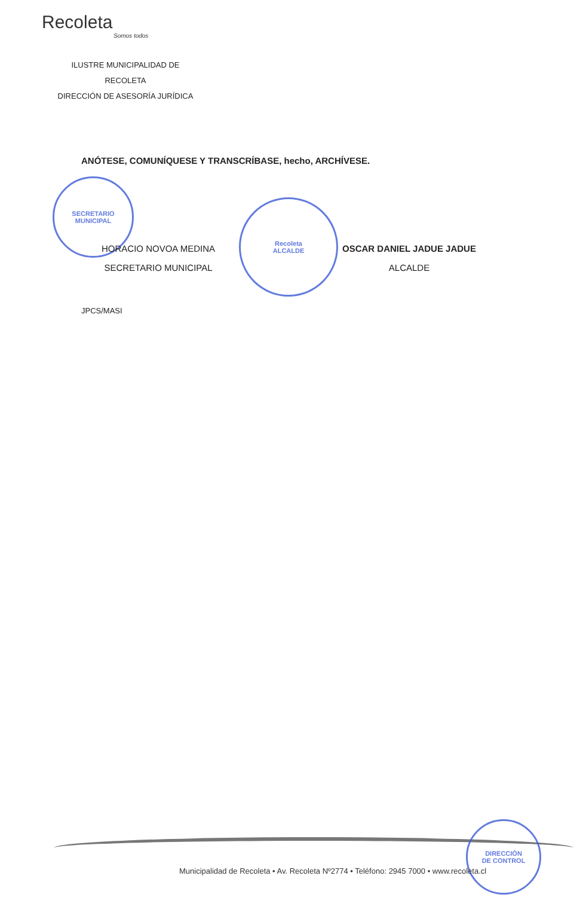Recoleta
Somos todos
ILUSTRE MUNICIPALIDAD DE
RECOLETA
DIRECCIÓN DE ASESORÍA JURÍDICA
ANÓTESE, COMUNÍQUESE Y TRANSCRÍBASE, hecho, ARCHÍVESE.
SECRETARIO
MUNICIPAL
Recoleta
ALCALDE
HORACIO NOVOA MEDINA
SECRETARIO MUNICIPAL
OSCAR DANIEL JADUE JADUE
ALCALDE
JPCS/MASI
DIRECCIÓN
DE CONTROL
Municipalidad de Recoleta • Av. Recoleta Nº2774 • Teléfono: 2945 7000 • www.recoleta.cl